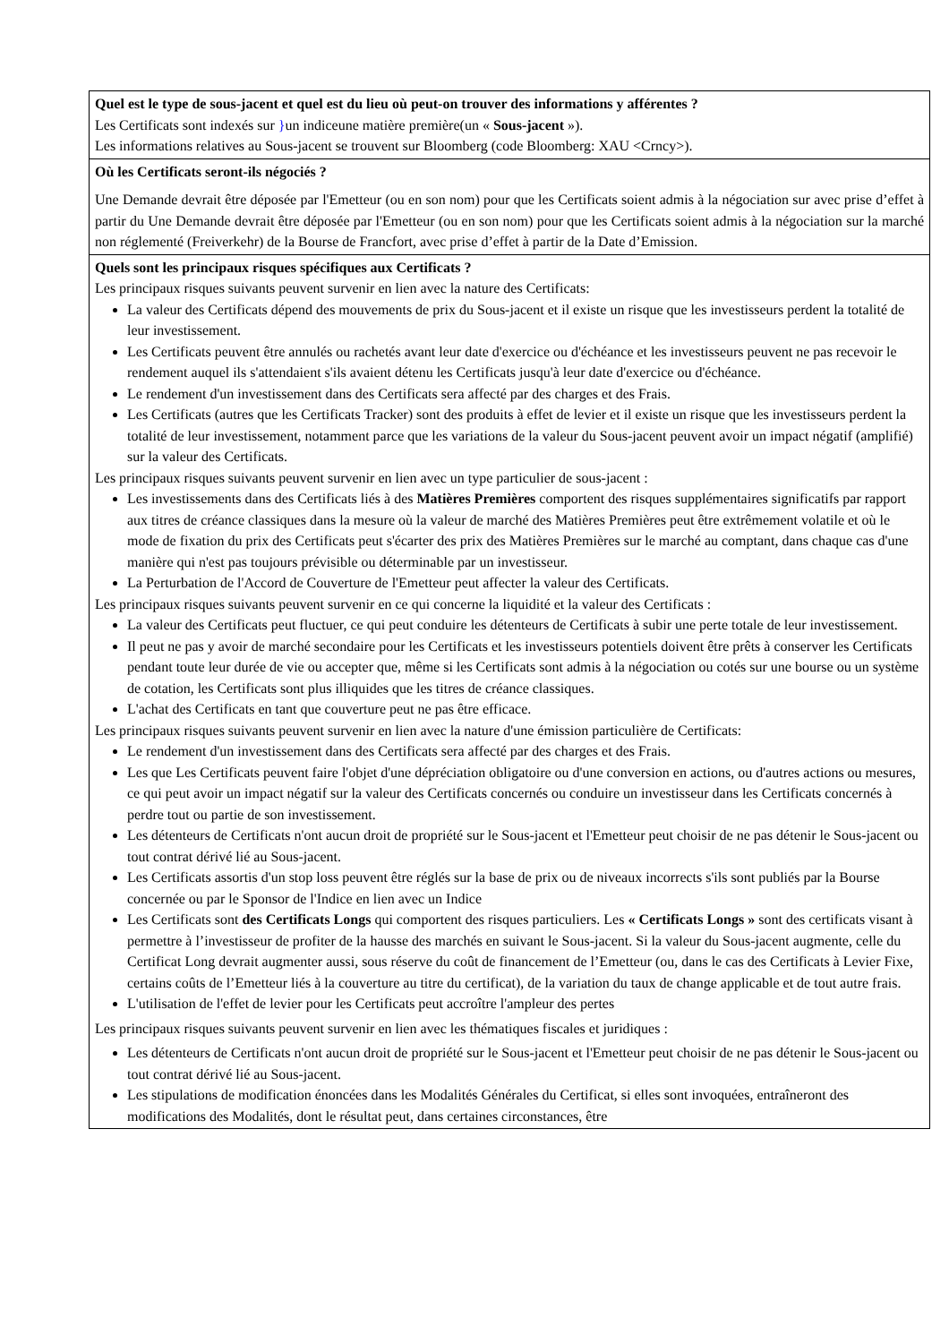| Quel est le type de sous-jacent et quel est du lieu où peut-on trouver des informations y afférentes ? Les Certificats sont indexés sur } un indiceune matière première(un « Sous-jacent »). Les informations relatives au Sous-jacent se trouvent sur Bloomberg (code Bloomberg: XAU <Crncy>). |
| Où les Certificats seront-ils négociés ? Une Demande devrait être déposée par l'Emetteur (ou en son nom) pour que les Certificats soient admis à la négociation sur avec prise d’effet à partir du Une Demande devrait être déposée par l'Emetteur (ou en son nom) pour que les Certificats soient admis à la négociation sur la marché non réglementé (Freiverkehr) de la Bourse de Francfort, avec prise d’effet à partir de la Date d’Emission. |
| Quels sont les principaux risques spécifiques aux Certificats ? Les principaux risques suivants peuvent survenir en lien avec la nature des Certificats: La valeur des Certificats dépend des mouvements de prix du Sous-jacent et il existe un risque que les investisseurs perdent la totalité de leur investissement. Les Certificats peuvent être annulés ou rachetés avant leur date d'exercice ou d'échéance et les investisseurs peuvent ne pas recevoir le rendement auquel ils s'attendaient s'ils avaient détenu les Certificats jusqu'à leur date d'exercice ou d'échéance. Le rendement d'un investissement dans des Certificats sera affecté par des charges et des Frais. Les Certificats (autres que les Certificats Tracker) sont des produits à effet de levier et il existe un risque que les investisseurs perdent la totalité de leur investissement, notamment parce que les variations de la valeur du Sous-jacent peuvent avoir un impact négatif (amplifié) sur la valeur des Certificats. Les principaux risques suivants peuvent survenir en lien avec un type particulier de sous-jacent : Les investissements dans des Certificats liés à des Matières Premières comportent des risques supplémentaires significatifs par rapport aux titres de créance classiques dans la mesure où la valeur de marché des Matières Premières peut être extrêmement volatile et où le mode de fixation du prix des Certificats peut s'écarter des prix des Matières Premières sur le marché au comptant, dans chaque cas d'une manière qui n'est pas toujours prévisible ou déterminable par un investisseur. La Perturbation de l'Accord de Couverture de l'Emetteur peut affecter la valeur des Certificats. Les principaux risques suivants peuvent survenir en ce qui concerne la liquidité et la valeur des Certificats : La valeur des Certificats peut fluctuer, ce qui peut conduire les détenteurs de Certificats à subir une perte totale de leur investissement. Il peut ne pas y avoir de marché secondaire pour les Certificats et les investisseurs potentiels doivent être prêts à conserver les Certificats pendant toute leur durée de vie ou accepter que, même si les Certificats sont admis à la négociation ou cotés sur une bourse ou un système de cotation, les Certificats sont plus illiquides que les titres de créance classiques. L'achat des Certificats en tant que couverture peut ne pas être efficace. Les principaux risques suivants peuvent survenir en lien avec la nature d'une émission particulière de Certificats: Le rendement d'un investissement dans des Certificats sera affecté par des charges et des Frais. Les que Les Certificats peuvent faire l'objet d'une dépréciation obligatoire ou d'une conversion en actions, ou d'autres actions ou mesures, ce qui peut avoir un impact négatif sur la valeur des Certificats concernés ou conduire un investisseur dans les Certificats concernés à perdre tout ou partie de son investissement. Les détenteurs de Certificats n'ont aucun droit de propriété sur le Sous-jacent et l'Emetteur peut choisir de ne pas détenir le Sous-jacent ou tout contrat dérivé lié au Sous-jacent. Les Certificats assortis d'un stop loss peuvent être réglés sur la base de prix ou de niveaux incorrects s'ils sont publiés par la Bourse concernée ou par le Sponsor de l'Indice en lien avec un Indice Les Certificats sont des Certificats Longs qui comportent des risques particuliers. Les « Certificats Longs » sont des certificats visant à permettre à l’investisseur de profiter de la hausse des marchés en suivant le Sous-jacent. Si la valeur du Sous-jacent augmente, celle du Certificat Long devrait augmenter aussi, sous réserve du coût de financement de l’Emetteur (ou, dans le cas des Certificats à Levier Fixe, certains coûts de l’Emetteur liés à la couverture au titre du certificat), de la variation du taux de change applicable et de tout autre frais. L'utilisation de l'effet de levier pour les Certificats peut accroître l'ampleur des pertes Les principaux risques suivants peuvent survenir en lien avec les thématiques fiscales et juridiques : Les détenteurs de Certificats n'ont aucun droit de propriété sur le Sous-jacent et l'Emetteur peut choisir de ne pas détenir le Sous-jacent ou tout contrat dérivé lié au Sous-jacent. Les stipulations de modification énoncées dans les Modalités Générales du Certificat, si elles sont invoquées, entraîneront des modifications des Modalités, dont le résultat peut, dans certaines circonstances, être |